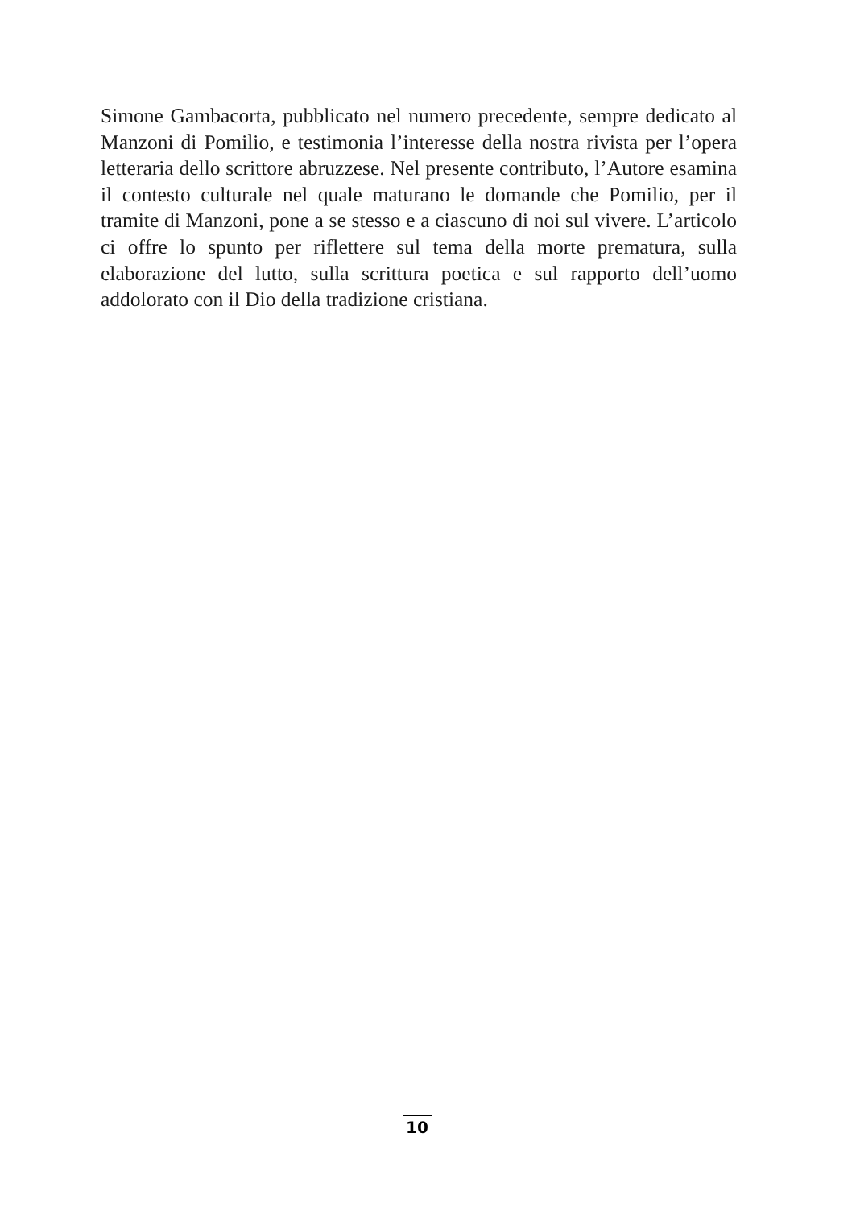Simone Gambacorta, pubblicato nel numero precedente, sempre dedicato al Manzoni di Pomilio, e testimonia l’interesse della nostra rivista per l’opera letteraria dello scrittore abruzzese. Nel presente contributo, l’Autore esamina il contesto culturale nel quale maturano le domande che Pomilio, per il tramite di Manzoni, pone a se stesso e a ciascuno di noi sul vivere. L’articolo ci offre lo spunto per riflettere sul tema della morte prematura, sulla elaborazione del lutto, sulla scrittura poetica e sul rapporto dell’uomo addolorato con il Dio della tradizione cristiana.
10